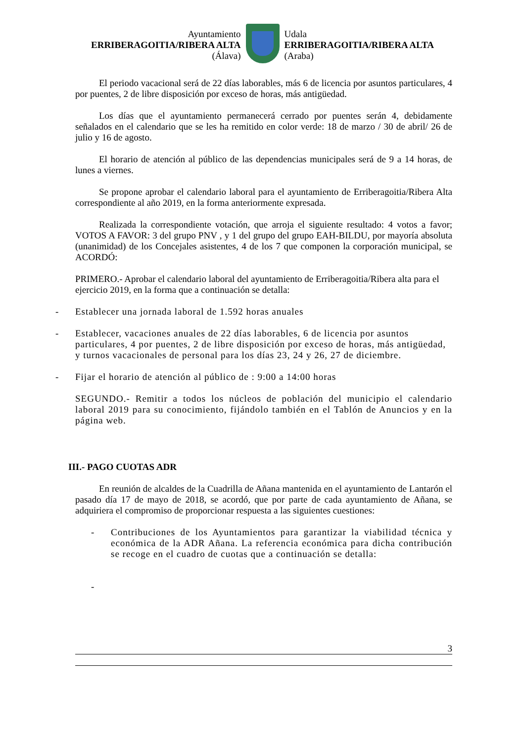Ayuntamiento
ERRIBERAGOITIA/RIBERA ALTA
(Álava)
Udala
ERRIBERAGOITIA/RIBERA ALTA
(Araba)
El periodo vacacional será de 22 días laborables, más 6 de licencia por asuntos particulares, 4 por puentes, 2 de libre disposición por exceso de horas, más antigüedad.
Los días que el ayuntamiento permanecerá cerrado por puentes serán 4, debidamente señalados en el calendario que se les ha remitido en color verde: 18 de marzo / 30 de abril/ 26 de julio y 16 de agosto.
El horario de atención al público de las dependencias municipales será de 9 a 14 horas, de lunes a viernes.
Se propone aprobar el calendario laboral para el ayuntamiento de Erriberagoitia/Ribera Alta correspondiente al año 2019, en la forma anteriormente expresada.
Realizada la correspondiente votación, que arroja el siguiente resultado: 4 votos a favor; VOTOS A FAVOR: 3 del grupo PNV , y 1 del grupo del grupo EAH-BILDU, por mayoría absoluta (unanimidad) de los Concejales asistentes, 4 de los 7 que componen la corporación municipal, se ACORDÓ:
PRIMERO.- Aprobar el calendario laboral del ayuntamiento de Erriberagoitia/Ribera alta para el ejercicio 2019, en la forma que a continuación se detalla:
- Establecer una jornada laboral de 1.592 horas anuales
- Establecer, vacaciones anuales de 22 días laborables, 6 de licencia por asuntos particulares, 4 por puentes, 2 de libre disposición por exceso de horas, más antigüedad, y turnos vacacionales de personal para los días 23, 24 y 26, 27 de diciembre.
- Fijar el horario de atención al público de : 9:00 a 14:00 horas
SEGUNDO.- Remitir a todos los núcleos de población del municipio el calendario laboral 2019 para su conocimiento, fijándolo también en el Tablón de Anuncios y en la página web.
III.- PAGO CUOTAS ADR
En reunión de alcaldes de la Cuadrilla de Añana mantenida en el ayuntamiento de Lantarón el pasado día 17 de mayo de 2018, se acordó, que por parte de cada ayuntamiento de Añana, se adquiriera el compromiso de proporcionar respuesta a las siguientes cuestiones:
- Contribuciones de los Ayuntamientos para garantizar la viabilidad técnica y económica de la ADR Añana. La referencia económica para dicha contribución se recoge en el cuadro de cuotas que a continuación se detalla:
-
3